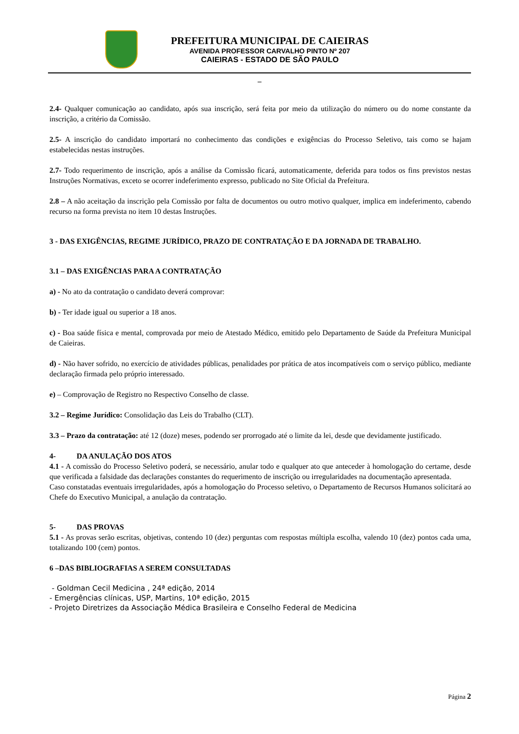PREFEITURA MUNICIPAL DE CAIEIRAS
AVENIDA PROFESSOR CARVALHO PINTO Nº 207
CAIEIRAS - ESTADO DE SÃO PAULO
_
2.4- Qualquer comunicação ao candidato, após sua inscrição, será feita por meio da utilização do número ou do nome constante da inscrição, a critério da Comissão.
2.5- A inscrição do candidato importará no conhecimento das condições e exigências do Processo Seletivo, tais como se hajam estabelecidas nestas instruções.
2.7- Todo requerimento de inscrição, após a análise da Comissão ficará, automaticamente, deferida para todos os fins previstos nestas Instruções Normativas, exceto se ocorrer indeferimento expresso, publicado no Site Oficial da Prefeitura.
2.8 – A não aceitação da inscrição pela Comissão por falta de documentos ou outro motivo qualquer, implica em indeferimento, cabendo recurso na forma prevista no item 10 destas Instruções.
3 - DAS EXIGÊNCIAS, REGIME JURÍDICO, PRAZO DE CONTRATAÇÃO E DA JORNADA DE TRABALHO.
3.1 – DAS EXIGÊNCIAS PARA A CONTRATAÇÃO
a) - No ato da contratação o candidato deverá comprovar:
b) - Ter idade igual ou superior a 18 anos.
c) - Boa saúde física e mental, comprovada por meio de Atestado Médico, emitido pelo Departamento de Saúde da Prefeitura Municipal de Caieiras.
d) - Não haver sofrido, no exercício de atividades públicas, penalidades por prática de atos incompatíveis com o serviço público, mediante declaração firmada pelo próprio interessado.
e) – Comprovação de Registro no Respectivo Conselho de classe.
3.2 – Regime Jurídico: Consolidação das Leis do Trabalho (CLT).
3.3 – Prazo da contratação: até 12 (doze) meses, podendo ser prorrogado até o limite da lei, desde que devidamente justificado.
4- DA ANULAÇÃO DOS ATOS
4.1 - A comissão do Processo Seletivo poderá, se necessário, anular todo e qualquer ato que anteceder à homologação do certame, desde que verificada a falsidade das declarações constantes do requerimento de inscrição ou irregularidades na documentação apresentada.
Caso constatadas eventuais irregularidades, após a homologação do Processo seletivo, o Departamento de Recursos Humanos solicitará ao Chefe do Executivo Municipal, a anulação da contratação.
5- DAS PROVAS
5.1 - As provas serão escritas, objetivas, contendo 10 (dez) perguntas com respostas múltipla escolha, valendo 10 (dez) pontos cada uma, totalizando 100 (cem) pontos.
6 –DAS BIBLIOGRAFIAS A SEREM CONSULTADAS
- Goldman Cecil Medicina , 24ª edição, 2014
- Emergências clínicas, USP, Martins, 10ª edição, 2015
- Projeto Diretrizes da Associação Médica Brasileira e Conselho Federal de Medicina
Página 2